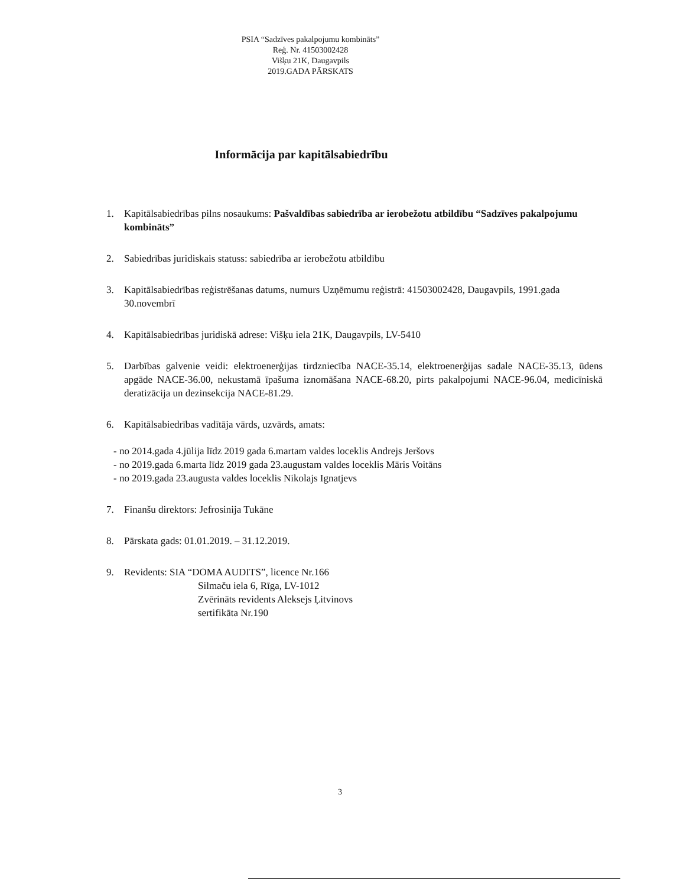PSIA “Sadzīves pakalpojumu kombināts”
Reģ. Nr. 41503002428
Višķu 21K, Daugavpils
2019.GADA PĀRSKATS
Informācija par kapitālsabiedrību
1. Kapitālsabiedrības pilns nosaukums: Pašvaldības sabiedrība ar ierobežotu atbildību “Sadzīves pakalpojumu kombināts”
2. Sabiedrības juridiskais statuss: sabiedrība ar ierobežotu atbildību
3. Kapitālsabiedrības reģistrēšanas datums, numurs Uzņēmumu reģistrā: 41503002428, Daugavpils, 1991.gada 30.novembrī
4. Kapitālsabiedrības juridiskā adrese: Višķu iela 21K, Daugavpils, LV-5410
5. Darbības galvenie veidi: elektroenerģijas tirdzniecība NACE-35.14, elektroenerģijas sadale NACE-35.13, ūdens apgāde NACE-36.00, nekustamā īpašuma iznomāšana NACE-68.20, pirts pakalpojumi NACE-96.04, medicīniskā deratizācija un dezinsekcija NACE-81.29.
6. Kapitālsabiedrības vadītāja vārds, uzvārds, amats:
- no 2014.gada 4.jūlija līdz 2019 gada 6.martam valdes loceklis Andrejs Jeršovs
- no 2019.gada 6.marta līdz 2019 gada 23.augustam valdes loceklis Māris Voitāns
- no 2019.gada 23.augusta valdes loceklis Nikolajs Ignatjevs
7. Finanšu direktors: Jefrosinija Tukāne
8. Pārskata gads: 01.01.2019. – 31.12.2019.
9. Revidents: SIA “DOMA AUDITS”, licence Nr.166
Silmaču iela 6, Rīga, LV-1012
Zvērināts revidents Aleksejs Ļitvinovs
sertifikāta Nr.190
3